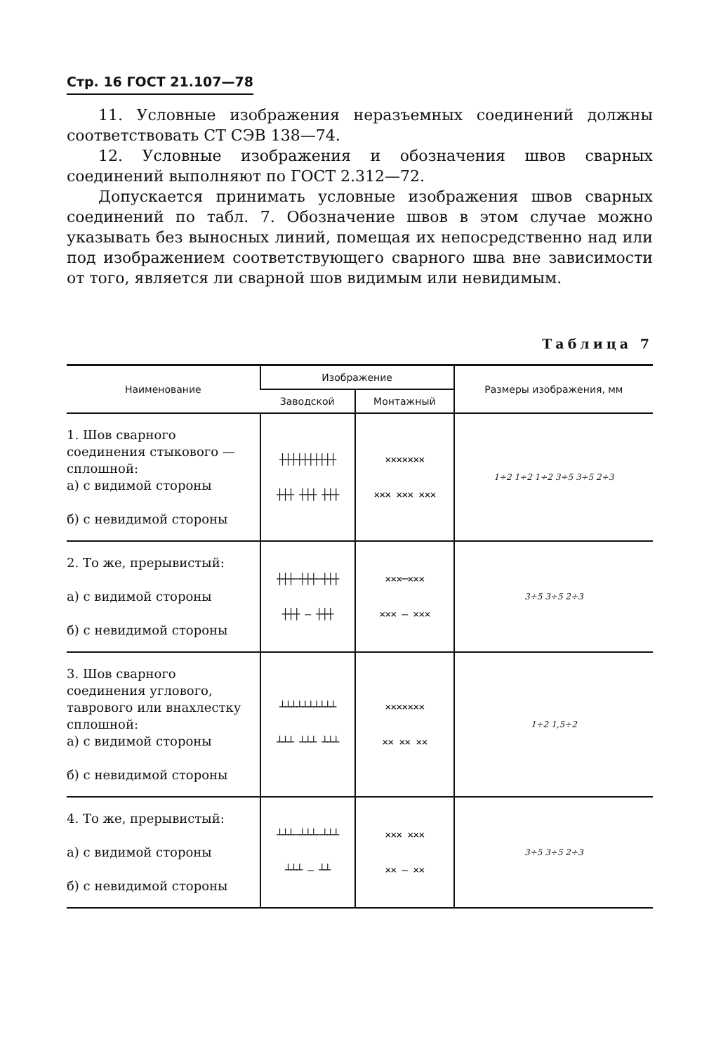Стр. 16 ГОСТ 21.107—78
11. Условные изображения неразъемных соединений должны соответствовать СТ СЭВ 138—74.
12. Условные изображения и обозначения швов сварных соединений выполняют по ГОСТ 2.312—72.
Допускается принимать условные изображения швов сварных соединений по табл. 7. Обозначение швов в этом случае можно указывать без выносных линий, помещая их непосредственно над или под изображением соответствующего сварного шва вне зависимости от того, является ли сварной шов видимым или невидимым.
Таблица 7
| Наименование | Изображение | | Размеры изображения, мм |
| --- | --- | --- | --- |
| | Заводской | Монтажный | |
| 1. Шов сварного соединения стыкового — сплошной: а) с видимой стороны б) с невидимой стороны | ┼┼┼┼┼┼┼┼┼┼ ┼┼┼ ┼┼┼ ┼┼┼ | ××××××× ××× ××× ××× | 1÷2 1÷2 1÷2 3÷5 3÷5 2÷3 |
| 2. То же, прерывистый: а) с видимой стороны б) с невидимой стороны | ┼┼┼─┼┼┼─┼┼┼ ┼┼┼ — ┼┼┼ | ×××─××× ××× — ××× | 3÷5 3÷5 2÷3 |
| 3. Шов сварного соединения углового, таврового или внахлестку сплошной: а) с видимой стороны б) с невидимой стороны | ┴┴┴┴┴┴┴┴┴┴ ┴┴┴ ┴┴┴ ┴┴┴ | ××××××× ×× ×× ×× | 1÷2 1,5÷2 |
| 4. То же, прерывистый: а) с видимой стороны б) с невидимой стороны | ┴┴┴─┴┴┴─┴┴┴ ┴┴┴ — ┴┴ | ××× ××× ×× — ×× | 3÷5 3÷5 2÷3 |